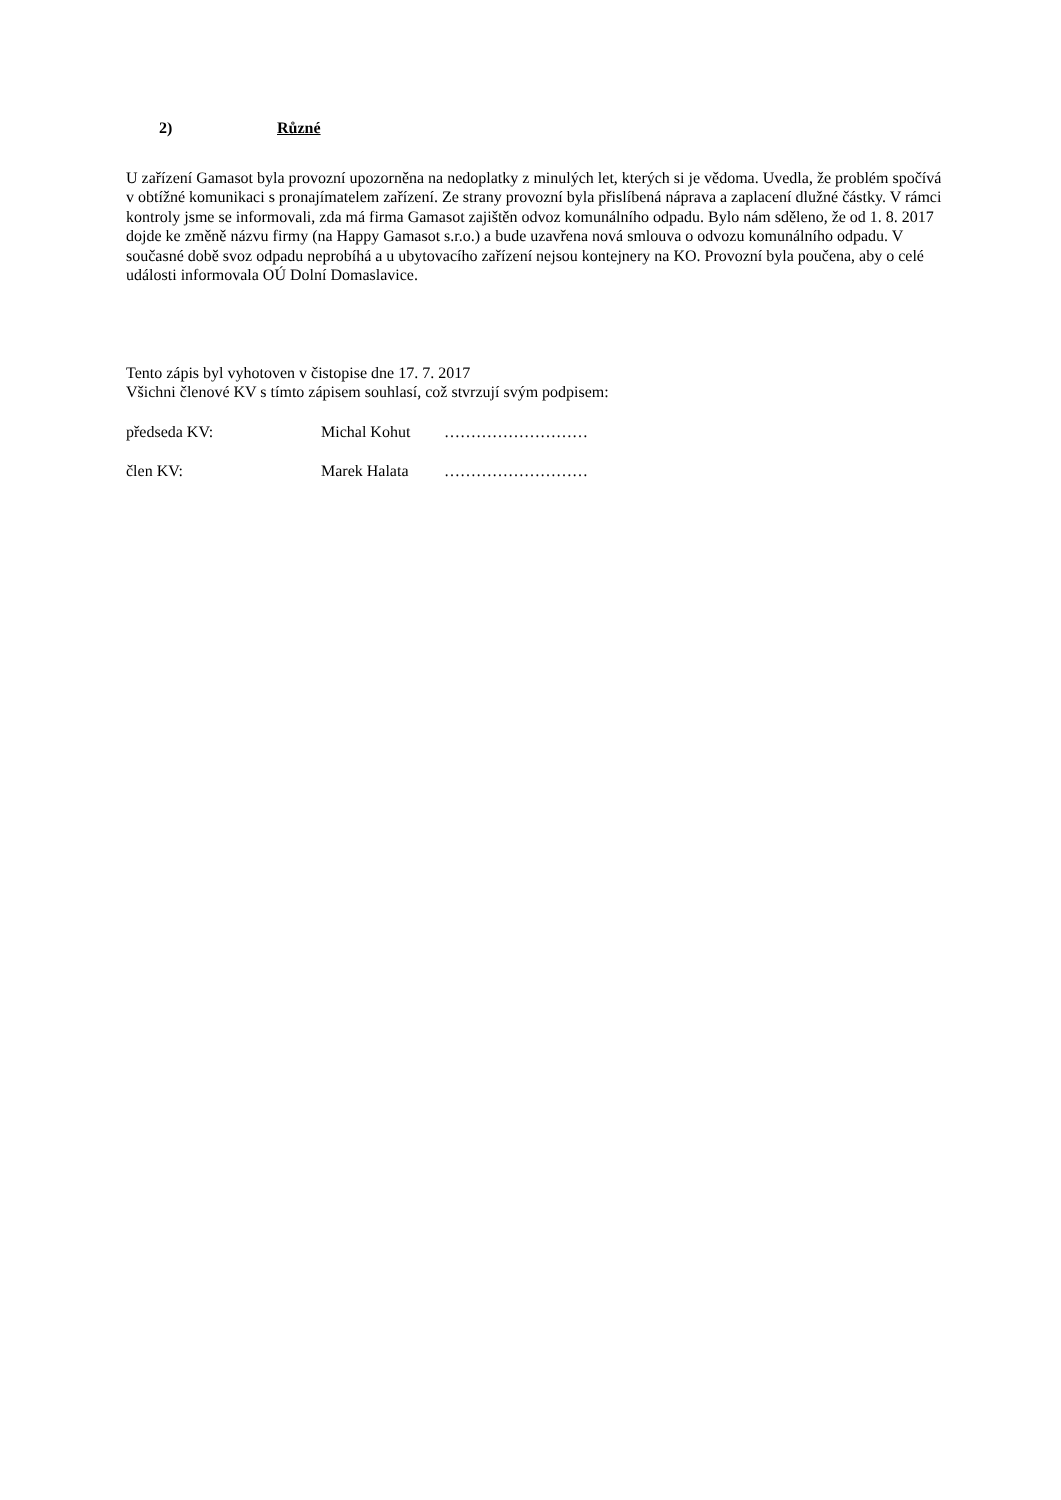2) Různé
U zařízení Gamasot byla provozní upozorněna na nedoplatky z minulých let, kterých si je vědoma. Uvedla, že problém spočívá v obtížné komunikaci s pronajímatelem zařízení. Ze strany provozní byla přislíbená náprava a zaplacení dlužné částky. V rámci kontroly jsme se informovali, zda má firma Gamasot zajištěn odvoz komunálního odpadu. Bylo nám sděleno, že od 1. 8. 2017 dojde ke změně názvu firmy (na Happy Gamasot s.r.o.) a bude uzavřena nová smlouva o odvozu komunálního odpadu. V současné době svoz odpadu neprobíhá a u ubytovacího zařízení nejsou kontejnery na KO. Provozní byla poučena, aby o celé události informovala OÚ Dolní Domaslavice.
Tento zápis byl vyhotoven v čistopise dne 17. 7. 2017
Všichni členové KV s tímto zápisem souhlasí, což stvrzují svým podpisem:
předseda KV: Michal Kohut ………………………
člen KV: Marek Halata ………………………